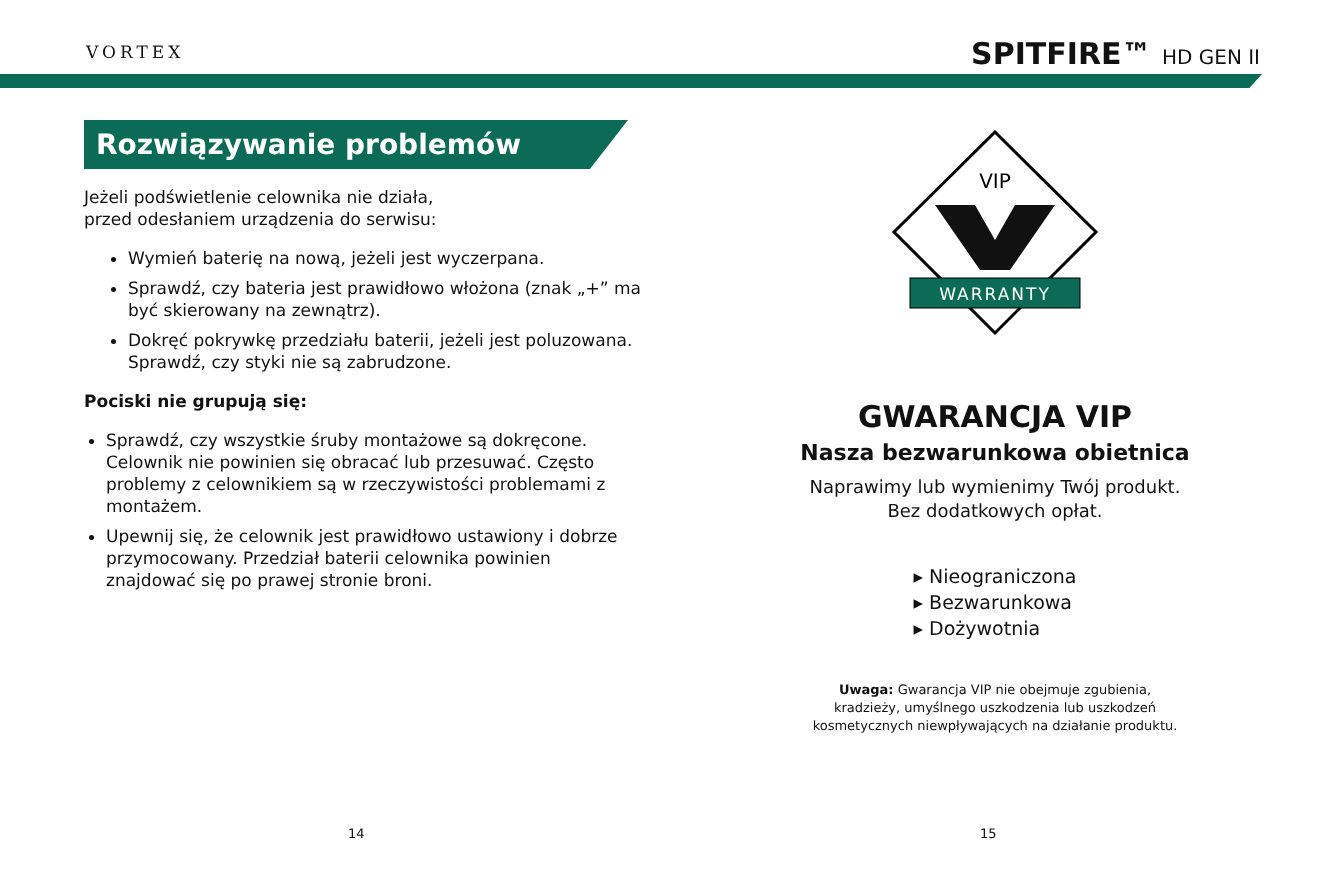VORTEX SPITFIRE™ HD GEN II
Rozwiązywanie problemów
Jeżeli podświetlenie celownika nie działa,
przed odesłaniem urządzenia do serwisu:
Wymień baterię na nową, jeżeli jest wyczerpana.
Sprawdź, czy bateria jest prawidłowo włożona (znak „+” ma być skierowany na zewnątrz).
Dokręć pokrywkę przedziału baterii, jeżeli jest poluzowana. Sprawdź, czy styki nie są zabrudzone.
Pociski nie grupują się:
Sprawdź, czy wszystkie śruby montażowe są dokręcone. Celownik nie powinien się obracać lub przesuwać. Często problemy z celownikiem są w rzeczywistości problemami z montażem.
Upewnij się, że celownik jest prawidłowo ustawiony i dobrze przymocowany. Przedział baterii celownika powinien znajdować się po prawej stronie broni.
VIP
WARRANTY
GWARANCJA VIP
Nasza bezwarunkowa obietnica
Naprawimy lub wymienimy Twój produkt.
Bez dodatkowych opłat.
▸ Nieograniczona
▸ Bezwarunkowa
▸ Dożywotnia
Uwaga: Gwarancja VIP nie obejmuje zgubienia,
kradzieży, umyślnego uszkodzenia lub uszkodzeń
kosmetycznych niewpływających na działanie produktu.
14 15